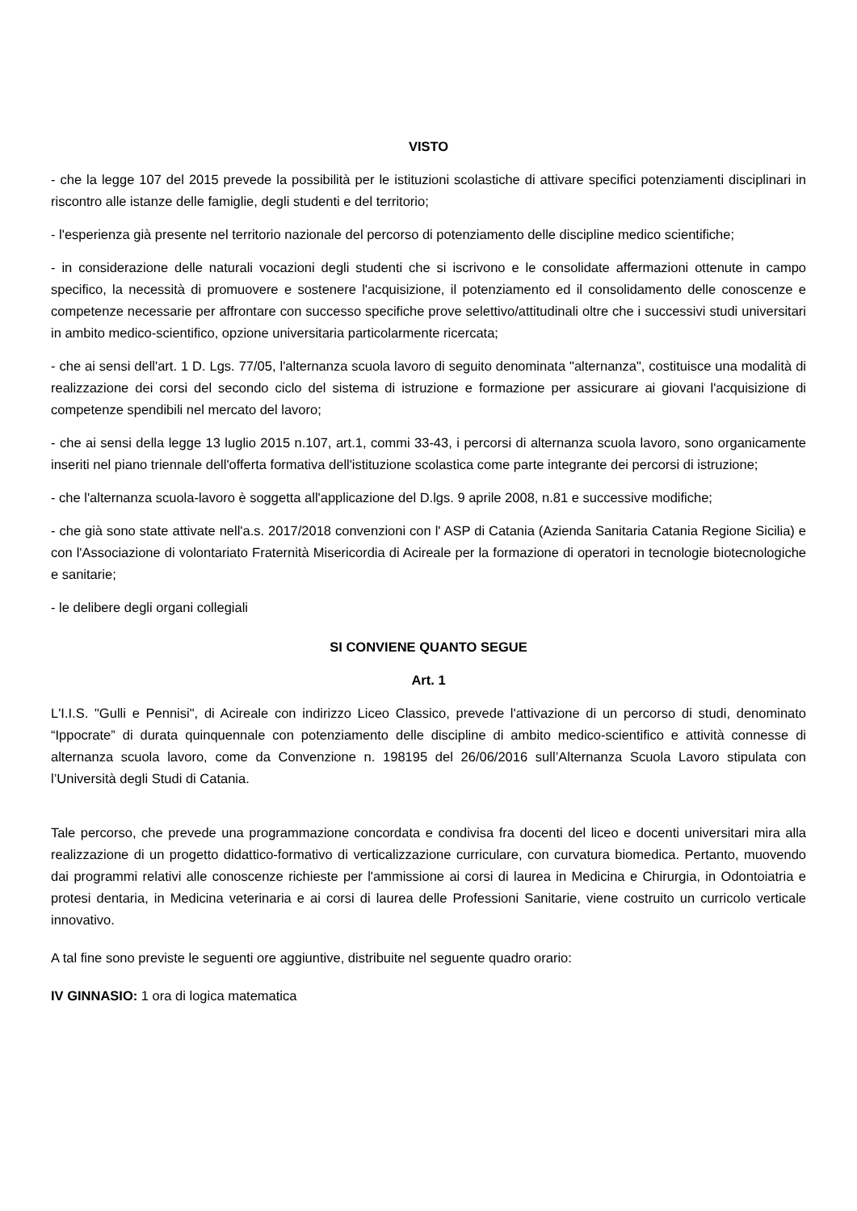VISTO
- che la legge 107 del 2015 prevede la possibilità per le istituzioni scolastiche di attivare specifici potenziamenti disciplinari in riscontro alle istanze delle famiglie, degli studenti e del territorio;
- l'esperienza già presente nel territorio nazionale del percorso di potenziamento delle discipline medico scientifiche;
- in considerazione delle naturali vocazioni degli studenti che si iscrivono e le consolidate affermazioni ottenute in campo specifico, la necessità di promuovere e sostenere l'acquisizione, il potenziamento ed il consolidamento delle conoscenze e competenze necessarie per affrontare con successo specifiche prove selettivo/attitudinali oltre che i successivi studi universitari in ambito medico-scientifico, opzione universitaria particolarmente ricercata;
- che ai sensi dell'art. 1 D. Lgs. 77/05, l'alternanza scuola lavoro di seguito denominata "alternanza", costituisce una modalità di realizzazione dei corsi del secondo ciclo del sistema di istruzione e formazione per assicurare ai giovani l'acquisizione di competenze spendibili nel mercato del lavoro;
- che ai sensi della legge 13 luglio 2015 n.107, art.1, commi 33-43, i percorsi di alternanza scuola lavoro, sono organicamente inseriti nel piano triennale dell'offerta formativa dell'istituzione scolastica come parte integrante dei percorsi di istruzione;
- che l'alternanza scuola-lavoro è soggetta all'applicazione del D.lgs. 9 aprile 2008, n.81 e successive modifiche;
- che già sono state attivate nell'a.s. 2017/2018 convenzioni con l' ASP di Catania (Azienda Sanitaria Catania Regione Sicilia) e con l'Associazione di volontariato Fraternità Misericordia di Acireale per la formazione di operatori in tecnologie biotecnologiche e sanitarie;
- le delibere degli organi collegiali
SI CONVIENE QUANTO SEGUE
Art. 1
L'I.I.S. "Gulli e Pennisi", di Acireale con indirizzo Liceo Classico, prevede l'attivazione di un percorso di studi, denominato “Ippocrate” di durata quinquennale con potenziamento delle discipline di ambito medico-scientifico e attività connesse di alternanza scuola lavoro, come da Convenzione n. 198195 del 26/06/2016 sull’Alternanza Scuola Lavoro stipulata con l’Università degli Studi di Catania.
Tale percorso, che prevede una programmazione concordata e condivisa fra docenti del liceo e docenti universitari mira alla realizzazione di un progetto didattico-formativo di verticalizzazione curriculare, con curvatura biomedica. Pertanto, muovendo dai programmi relativi alle conoscenze richieste per l'ammissione ai corsi di laurea in Medicina e Chirurgia, in Odontoiatria e protesi dentaria, in Medicina veterinaria e ai corsi di laurea delle Professioni Sanitarie, viene costruito un curricolo verticale innovativo.
A tal fine sono previste le seguenti ore aggiuntive, distribuite nel seguente quadro orario:
IV GINNASIO: 1 ora di logica matematica